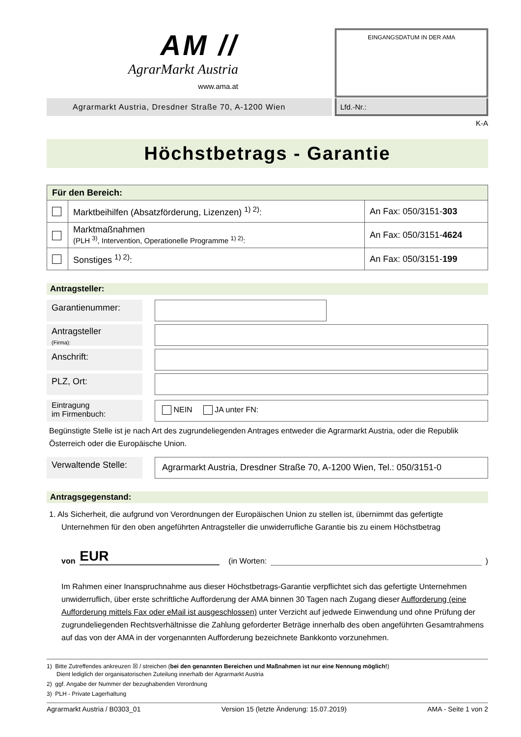AM //
AgrarMarkt Austria
www.ama.at
EINGANGSDATUM IN DER AMA
Agrarmarkt Austria, Dresdner Straße 70, A-1200 Wien
Lfd.-Nr.:
K-A
Höchstbetrags - Garantie
| Für den Bereich: | | |
| | Marktbeihilfen (Absatzförderung, Lizenzen) <sup>1) 2)</sup>: | An Fax: 050/3151- 303 |
| | Marktmaßnahmen (PLH <sup>3)</sup>, Intervention, Operationelle Programme <sup>1) 2)</sup>: | An Fax: 050/3151- 4624 |
| | Sonstiges <sup>1) 2)</sup>: | An Fax: 050/3151- 199 |
Antragsteller:
Garantienummer:
Antragsteller
(Firma):
Anschrift:
PLZ, Ort:
Eintragung
im Firmenbuch:
NEIN JA unter FN:
Begünstigte Stelle ist je nach Art des zugrundeliegenden Antrages entweder die Agrarmarkt Austria, oder die Republik Österreich oder die Europäische Union.
Verwaltende Stelle:
Agrarmarkt Austria, Dresdner Straße 70, A-1200 Wien, Tel.: 050/3151-0
Antragsgegenstand:
1. Als Sicherheit, die aufgrund von Verordnungen der Europäischen Union zu stellen ist, übernimmt das gefertigte Unternehmen für den oben angeführten Antragsteller die unwiderrufliche Garantie bis zu einem Höchstbetrag
von EUR (in Worten: )
Im Rahmen einer Inanspruchnahme aus dieser Höchstbetrags-Garantie verpflichtet sich das gefertigte Unternehmen unwiderruflich, über erste schriftliche Aufforderung der AMA binnen 30 Tagen nach Zugang dieser Aufforderung (eine Aufforderung mittels Fax oder eMail ist ausgeschlossen) unter Verzicht auf jedwede Einwendung und ohne Prüfung der zugrundeliegenden Rechtsverhältnisse die Zahlung geforderter Beträge innerhalb des oben angeführten Gesamtrahmens auf das von der AMA in der vorgenannten Aufforderung bezeichnete Bankkonto vorzunehmen.
1) Bitte Zutreffendes ankreuzen ☒ / streichen (bei den genannten Bereichen und Maßnahmen ist nur eine Nennung möglich!)
Dient lediglich der organisatorischen Zuteilung innerhalb der Agrarmarkt Austria
2) ggf. Angabe der Nummer der bezughabenden Verordnung
3) PLH - Private Lagerhaltung
Agrarmarkt Austria / B0303_01 Version 15 (letzte Änderung: 15.07.2019) AMA - Seite 1 von 2